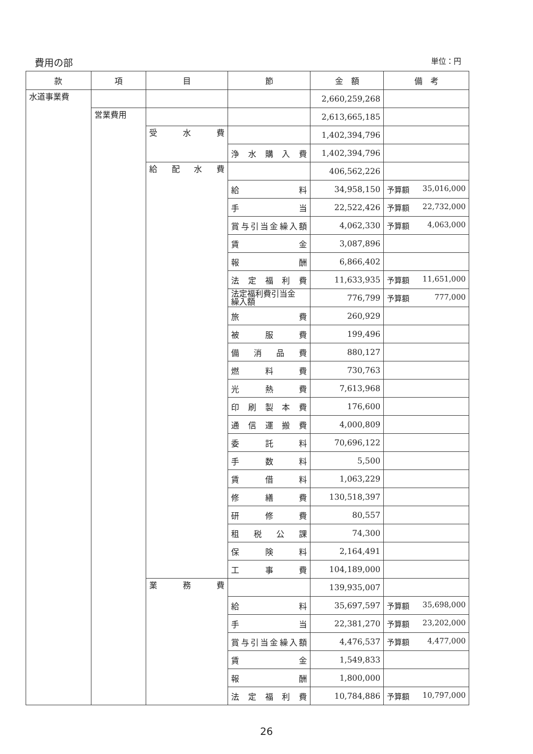費用の部 単位：円
| 款 | 項 | 目 | 節 | 金 額 | 備 考 |
| --- | --- | --- | --- | --- | --- |
| 水道事業費 | | | | 2,660,259,268 | |
| | 営業費用 | | | 2,613,665,185 | |
| | | 受 水 費 | | 1,402,394,796 | |
| | | | 浄水購入費 | 1,402,394,796 | |
| | | 給 配 水 費 | | 406,562,226 | |
| | | | 給 料 | 34,958,150 | 予算額 35,016,000 |
| | | | 手 当 | 22,522,426 | 予算額 22,732,000 |
| | | | 賞与引当金繰入額 | 4,062,330 | 予算額 4,063,000 |
| | | | 賃 金 | 3,087,896 | |
| | | | 報 酬 | 6,866,402 | |
| | | | 法定福利費 | 11,633,935 | 予算額 11,651,000 |
| | | | 法定福利費引当金 繰入額 | 776,799 | 予算額 777,000 |
| | | | 旅 費 | 260,929 | |
| | | | 被 服 費 | 199,496 | |
| | | | 備消品費 | 880,127 | |
| | | | 燃 料 費 | 730,763 | |
| | | | 光 熱 費 | 7,613,968 | |
| | | | 印刷製本費 | 176,600 | |
| | | | 通信運搬費 | 4,000,809 | |
| | | | 委 託 料 | 70,696,122 | |
| | | | 手 数 料 | 5,500 | |
| | | | 賃 借 料 | 1,063,229 | |
| | | | 修 繕 費 | 130,518,397 | |
| | | | 研 修 費 | 80,557 | |
| | | | 租税公課 | 74,300 | |
| | | | 保 険 料 | 2,164,491 | |
| | | | 工 事 費 | 104,189,000 | |
| | | 業 務 費 | | 139,935,007 | |
| | | | 給 料 | 35,697,597 | 予算額 35,698,000 |
| | | | 手 当 | 22,381,270 | 予算額 23,202,000 |
| | | | 賞与引当金繰入額 | 4,476,537 | 予算額 4,477,000 |
| | | | 賃 金 | 1,549,833 | |
| | | | 報 酬 | 1,800,000 | |
| | | | 法定福利費 | 10,784,886 | 予算額 10,797,000 |
26